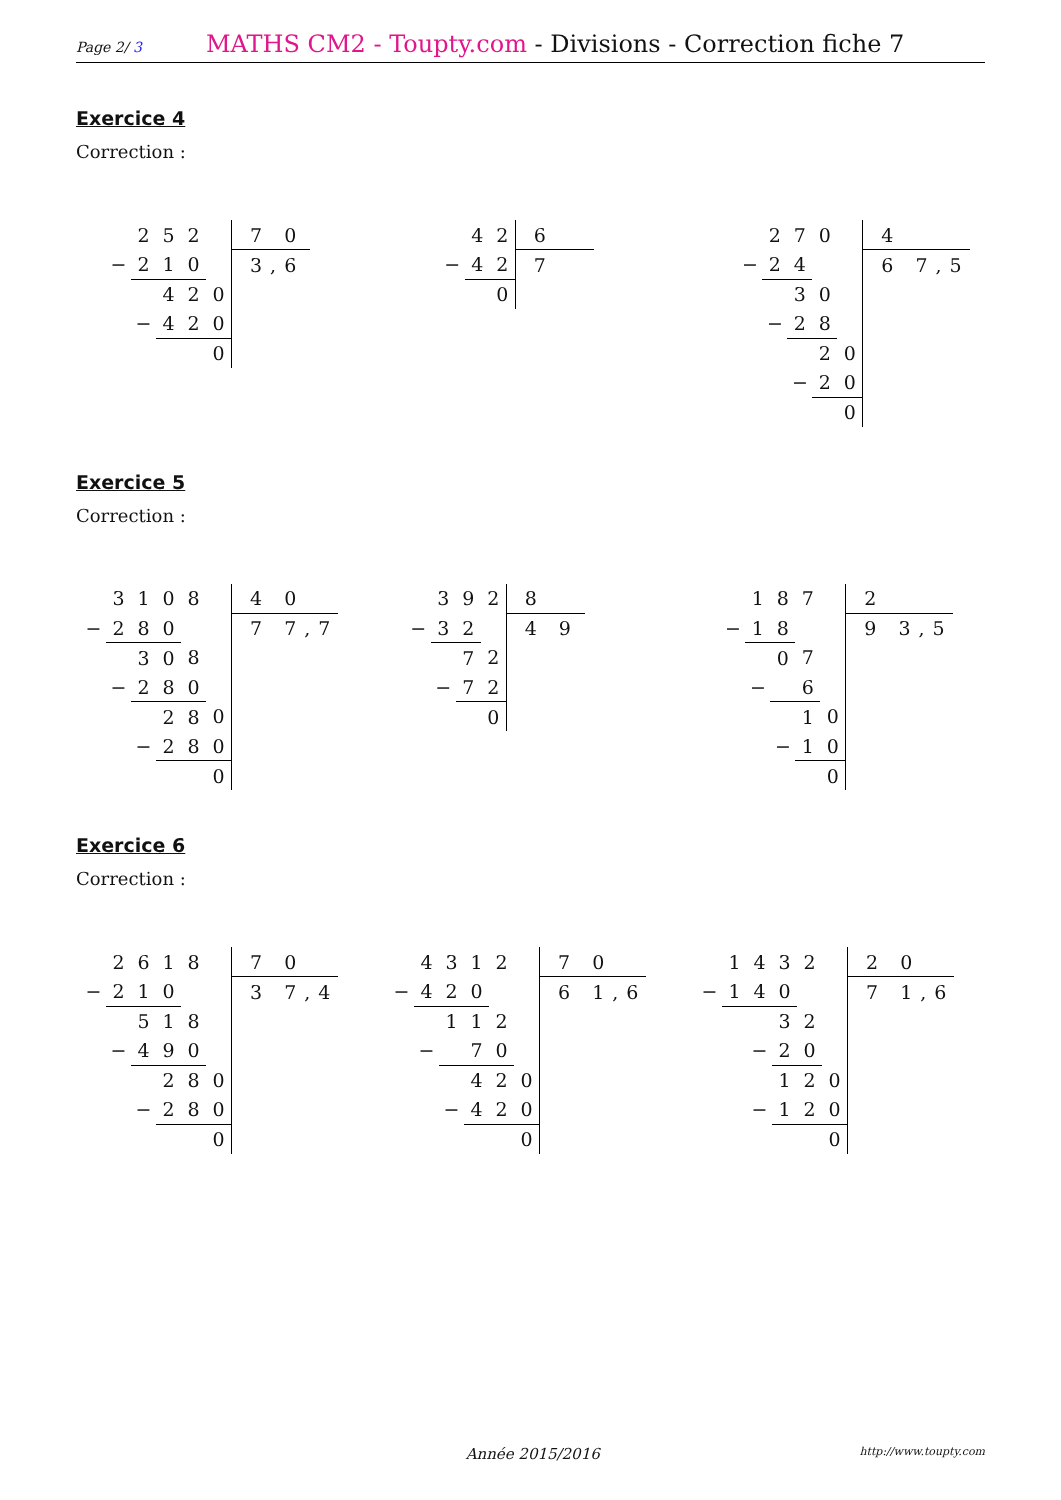Page 2/ 3
MATHS CM2 - Toupty.com - Divisions - Correction fiche 7
Exercice 4
Correction :
| | 2 | 5 | 2 | | 7 0 |
| − | 2 | 1 | 0 | | 3,6 |
| | | 4 | 2 | 0 | |
| | − | 4 | 2 | 0 | |
| | | | | 0 | |
| | 4 | 2 | 6 |
| − | 4 | 2 | 7 |
| | | 0 | |
| | 2 | 7 | 0 | | 4 |
| − | 2 | 4 | | | 6 7,5 |
| | | 3 | 0 | | |
| | − | 2 | 8 | | |
| | | | 2 | 0 | |
| | | − | 2 | 0 | |
| | | | | 0 | |
Exercice 5
Correction :
| | 3 | 1 | 0 | 8 | | 4 0 |
| − | 2 | 8 | 0 | | | 7 7,7 |
| | | 3 | 0 | 8 | | |
| | − | 2 | 8 | 0 | | |
| | | | 2 | 8 | 0 | |
| | | − | 2 | 8 | 0 | |
| | | | | | 0 | |
| | 3 | 9 | 2 | 8 |
| − | 3 | 2 | | 4 9 |
| | | 7 | 2 | |
| | − | 7 | 2 | |
| | | | 0 | |
| | 1 | 8 | 7 | | 2 |
| − | 1 | 8 | | | 9 3,5 |
| | | 0 | 7 | | |
| | − | | 6 | | |
| | | | 1 | 0 | |
| | | − | 1 | 0 | |
| | | | | 0 | |
Exercice 6
Correction :
| | 2 | 6 | 1 | 8 | | 7 0 |
| − | 2 | 1 | 0 | | | 3 7,4 |
| | | 5 | 1 | 8 | | |
| | − | 4 | 9 | 0 | | |
| | | | 2 | 8 | 0 | |
| | | − | 2 | 8 | 0 | |
| | | | | | 0 | |
| | 4 | 3 | 1 | 2 | | 7 0 |
| − | 4 | 2 | 0 | | | 6 1,6 |
| | | 1 | 1 | 2 | | |
| | − | | 7 | 0 | | |
| | | | 4 | 2 | 0 | |
| | | − | 4 | 2 | 0 | |
| | | | | | 0 | |
| | 1 | 4 | 3 | 2 | | 2 0 |
| − | 1 | 4 | 0 | | | 7 1,6 |
| | | | 3 | 2 | | |
| | | − | 2 | 0 | | |
| | | | 1 | 2 | 0 | |
| | | − | 1 | 2 | 0 | |
| | | | | | 0 | |
Année 2015/2016
http://www.toupty.com